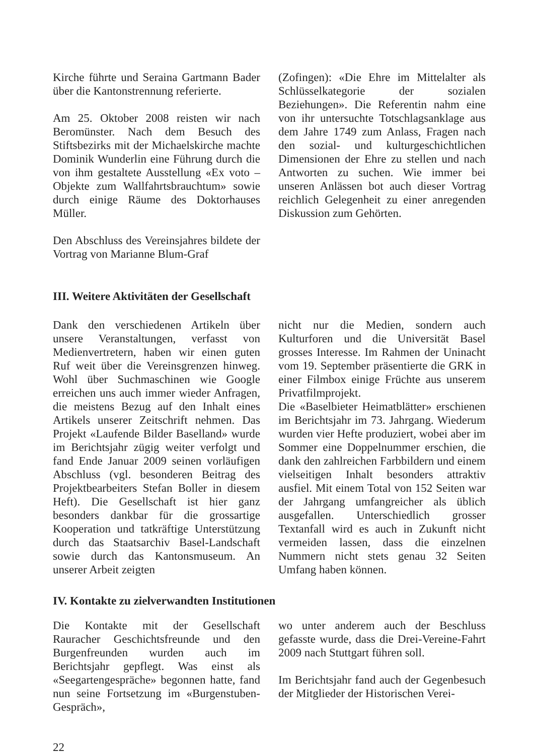Kirche führte und Seraina Gartmann Bader über die Kantonstrennung referierte.
Am 25. Oktober 2008 reisten wir nach Beromünster. Nach dem Besuch des Stiftsbezirks mit der Michaelskirche machte Dominik Wunderlin eine Führung durch die von ihm gestaltete Ausstellung «Ex voto – Objekte zum Wallfahrtsbrauchtum» sowie durch einige Räume des Doktorhauses Müller.
Den Abschluss des Vereinsjahres bildete der Vortrag von Marianne Blum-Graf
(Zofingen): «Die Ehre im Mittelalter als Schlüsselkategorie der sozialen Beziehungen». Die Referentin nahm eine von ihr untersuchte Totschlagsanklage aus dem Jahre 1749 zum Anlass, Fragen nach den sozial- und kulturgeschichtlichen Dimensionen der Ehre zu stellen und nach Antworten zu suchen. Wie immer bei unseren Anlässen bot auch dieser Vortrag reichlich Gelegenheit zu einer anregenden Diskussion zum Gehörten.
III. Weitere Aktivitäten der Gesellschaft
Dank den verschiedenen Artikeln über unsere Veranstaltungen, verfasst von Medienvertretern, haben wir einen guten Ruf weit über die Vereinsgrenzen hinweg. Wohl über Suchmaschinen wie Google erreichen uns auch immer wieder Anfragen, die meistens Bezug auf den Inhalt eines Artikels unserer Zeitschrift nehmen. Das Projekt «Laufende Bilder Baselland» wurde im Berichtsjahr zügig weiter verfolgt und fand Ende Januar 2009 seinen vorläufigen Abschluss (vgl. besonderen Beitrag des Projektbearbeiters Stefan Boller in diesem Heft). Die Gesellschaft ist hier ganz besonders dankbar für die grossartige Kooperation und tatkräftige Unterstützung durch das Staatsarchiv Basel-Landschaft sowie durch das Kantonsmuseum. An unserer Arbeit zeigten
nicht nur die Medien, sondern auch Kulturforen und die Universität Basel grosses Interesse. Im Rahmen der Uninacht vom 19. September präsentierte die GRK in einer Filmbox einige Früchte aus unserem Privatfilmprojekt.
Die «Baselbieter Heimatblätter» erschienen im Berichtsjahr im 73. Jahrgang. Wiederum wurden vier Hefte produziert, wobei aber im Sommer eine Doppelnummer erschien, die dank den zahlreichen Farbbildern und einem vielseitigen Inhalt besonders attraktiv ausfiel. Mit einem Total von 152 Seiten war der Jahrgang umfangreicher als üblich ausgefallen. Unterschiedlich grosser Textanfall wird es auch in Zukunft nicht vermeiden lassen, dass die einzelnen Nummern nicht stets genau 32 Seiten Umfang haben können.
IV. Kontakte zu zielverwandten Institutionen
Die Kontakte mit der Gesellschaft Rauracher Geschichtsfreunde und den Burgenfreunden wurden auch im Berichtsjahr gepflegt. Was einst als «Seegartengespräche» begonnen hatte, fand nun seine Fortsetzung im «Burgenstuben-Gespräch»,
wo unter anderem auch der Beschluss gefasste wurde, dass die Drei-Vereine-Fahrt 2009 nach Stuttgart führen soll.
Im Berichtsjahr fand auch der Gegenbesuch der Mitglieder der Historischen Verei-
22